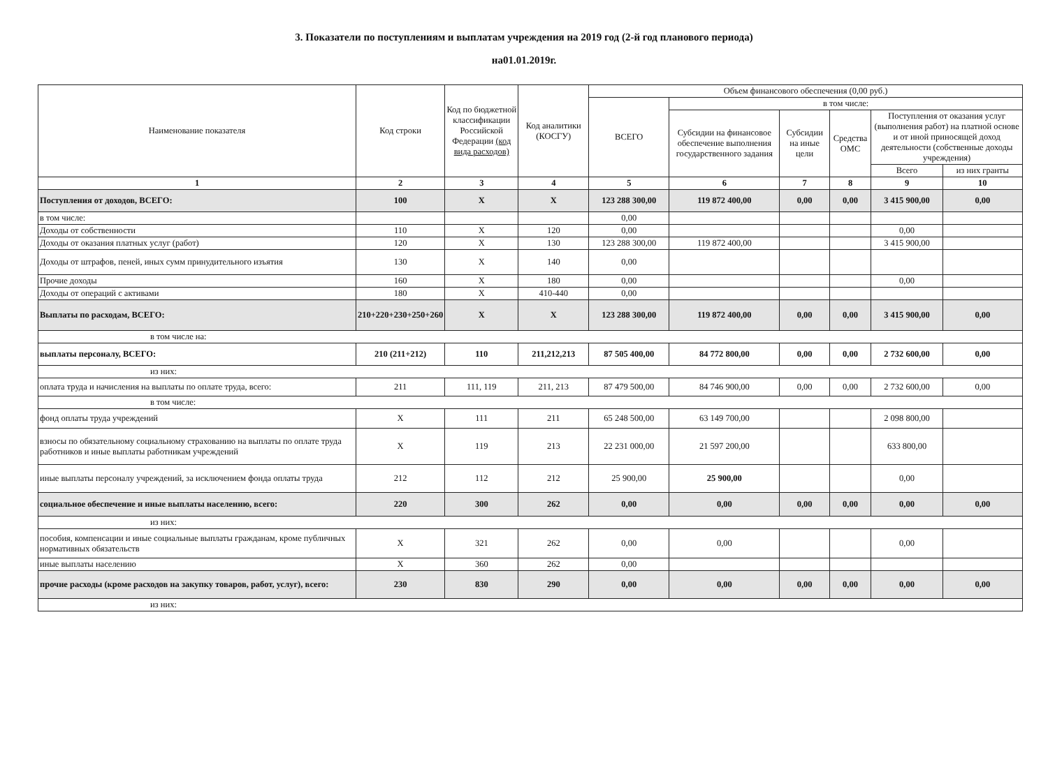3. Показатели по поступлениям и выплатам учреждения на 2019 год (2-й год планового периода)
на01.01.2019г.
| Наименование показателя | Код строки | Код по бюджетной классификации Российской Федерации (код вида расходов) | Код аналитики (КОСГУ) | Объем финансового обеспечения (0,00 руб.) | | | | | |
| --- | --- | --- | --- | --- | --- | --- | --- | --- | --- |
| | | | | ВСЕГО | в том числе: | | | | |
| | | | | | Субсидии на финансовое обеспечение выполнения государственного задания | Субсидии на иные цели | Средства ОМС | Поступления от оказания услуг (выполнения работ) на платной основе и от иной приносящей доход деятельности (собственные доходы учреждения) | |
| | | | | | | | | Всего | из них гранты |
| 1 | 2 | 3 | 4 | 5 | 6 | 7 | 8 | 9 | 10 |
| Поступления от доходов, ВСЕГО: | 100 | X | X | 123 288 300,00 | 119 872 400,00 | 0,00 | 0,00 | 3 415 900,00 | 0,00 |
| в том числе: | | | | 0,00 | | | | | |
| Доходы от собственности | 110 | X | 120 | 0,00 | | | | 0,00 | |
| Доходы от оказания платных услуг (работ) | 120 | X | 130 | 123 288 300,00 | 119 872 400,00 | | | 3 415 900,00 | |
| Доходы от штрафов, пеней, иных сумм принудительного изъятия | 130 | X | 140 | 0,00 | | | | | |
| Прочие доходы | 160 | X | 180 | 0,00 | | | | 0,00 | |
| Доходы от операций с активами | 180 | X | 410-440 | 0,00 | | | | | |
| Выплаты по расходам, ВСЕГО: | 210+220+230+250+260 | X | X | 123 288 300,00 | 119 872 400,00 | 0,00 | 0,00 | 3 415 900,00 | 0,00 |
| в том числе на: | | | | | | | | | |
| выплаты персоналу, ВСЕГО: | 210 (211+212) | 110 | 211,212,213 | 87 505 400,00 | 84 772 800,00 | 0,00 | 0,00 | 2 732 600,00 | 0,00 |
| из них: | | | | | | | | | |
| оплата труда и начисления на выплаты по оплате труда, всего: | 211 | 111, 119 | 211, 213 | 87 479 500,00 | 84 746 900,00 | 0,00 | 0,00 | 2 732 600,00 | 0,00 |
| в том числе: | | | | | | | | | |
| фонд оплаты труда учреждений | X | 111 | 211 | 65 248 500,00 | 63 149 700,00 | | | 2 098 800,00 | |
| взносы по обязательному социальному страхованию на выплаты по оплате труда работников и иные выплаты работникам учреждений | X | 119 | 213 | 22 231 000,00 | 21 597 200,00 | | | 633 800,00 | |
| иные выплаты персоналу учреждений, за исключением фонда оплаты труда | 212 | 112 | 212 | 25 900,00 | 25 900,00 | | | 0,00 | |
| социальное обеспечение и иные выплаты населению, всего: | 220 | 300 | 262 | 0,00 | 0,00 | 0,00 | 0,00 | 0,00 | 0,00 |
| из них: | | | | | | | | | |
| пособия, компенсации и иные социальные выплаты гражданам, кроме публичных нормативных обязательств | X | 321 | 262 | 0,00 | 0,00 | | | 0,00 | |
| иные выплаты населению | X | 360 | 262 | 0,00 | | | | | |
| прочие расходы (кроме расходов на закупку товаров, работ, услуг), всего: | 230 | 830 | 290 | 0,00 | 0,00 | 0,00 | 0,00 | 0,00 | 0,00 |
| из них: | | | | | | | | | |